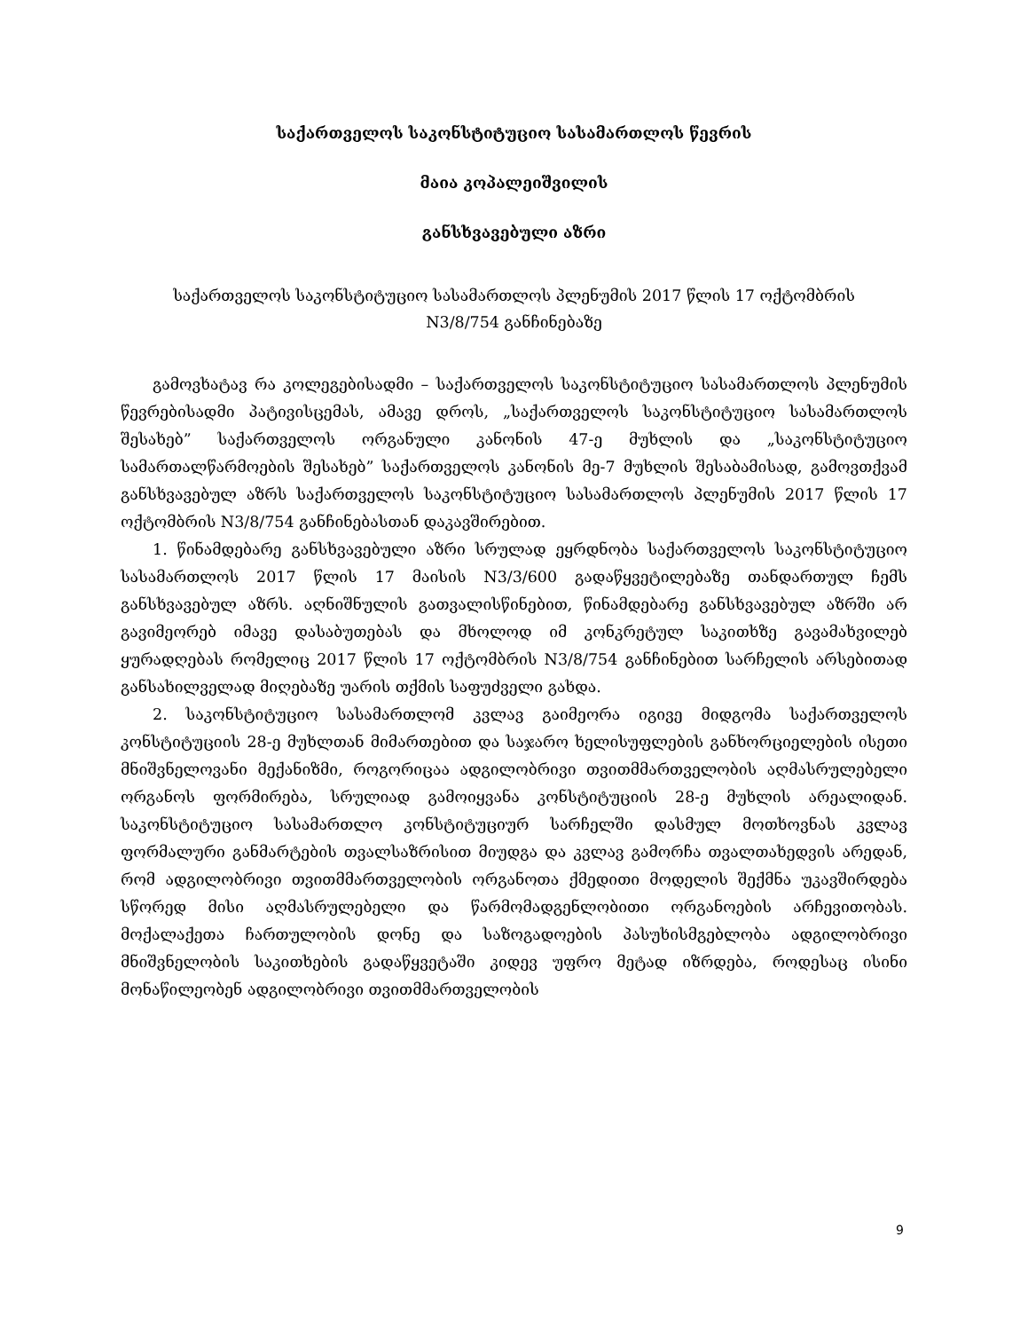საქართველოს საკონსტიტუციო სასამართლოს წევრის
მაია კოპალეიშვილის
განსხვავებული აზრი
საქართველოს საკონსტიტუციო სასამართლოს პლენუმის 2017 წლის 17 ოქტომბრის
N3/8/754 განჩინებაზე
გამოვხატავ რა კოლეგებისადმი – საქართველოს საკონსტიტუციო სასამართლოს პლენუმის წევრებისადმი პატივისცემას, ამავე დროს, „საქართველოს საკონსტიტუციო სასამართლოს შესახებ” საქართველოს ორგანული კანონის 47-ე მუხლის და „საკონსტიტუციო სამართალწარმოების შესახებ” საქართველოს კანონის მე-7 მუხლის შესაბამისად, გამოვთქვამ განსხვავებულ აზრს საქართველოს საკონსტიტუციო სასამართლოს პლენუმის 2017 წლის 17 ოქტომბრის N3/8/754 განჩინებასთან დაკავშირებით.
1. წინამდებარე განსხვავებული აზრი სრულად ეყრდნობა საქართველოს საკონსტიტუციო სასამართლოს 2017 წლის 17 მაისის N3/3/600 გადაწყვეტილებაზე თანდართულ ჩემს განსხვავებულ აზრს. აღნიშნულის გათვალისწინებით, წინამდებარე განსხვავებულ აზრში არ გავიმეორებ იმავე დასაბუთებას და მხოლოდ იმ კონკრეტულ საკითხზე გავამახვილებ ყურადღებას რომელიც 2017 წლის 17 ოქტომბრის N3/8/754 განჩინებით სარჩელის არსებითად განსახილველად მიღებაზე უარის თქმის საფუძველი გახდა.
2. საკონსტიტუციო სასამართლომ კვლავ გაიმეორა იგივე მიდგომა საქართველოს კონსტიტუციის 28-ე მუხლთან მიმართებით და საჯარო ხელისუფლების განხორციელების ისეთი მნიშვნელოვანი მექანიზმი, როგორიცაა ადგილობრივი თვითმმართველობის აღმასრულებელი ორგანოს ფორმირება, სრულიად გამოიყვანა კონსტიტუციის 28-ე მუხლის არეალიდან. საკონსტიტუციო სასამართლო კონსტიტუციურ სარჩელში დასმულ მოთხოვნას კვლავ ფორმალური განმარტების თვალსაზრისით მიუდგა და კვლავ გამორჩა თვალთახედვის არედან, რომ ადგილობრივი თვითმმართველობის ორგანოთა ქმედითი მოდელის შექმნა უკავშირდება სწორედ მისი აღმასრულებელი და წარმომადგენლობითი ორგანოების არჩევითობას. მოქალაქეთა ჩართულობის დონე და საზოგადოების პასუხისმგებლობა ადგილობრივი მნიშვნელობის საკითხების გადაწყვეტაში კიდევ უფრო მეტად იზრდება, როდესაც ისინი მონაწილეობენ ადგილობრივი თვითმმართველობის
9